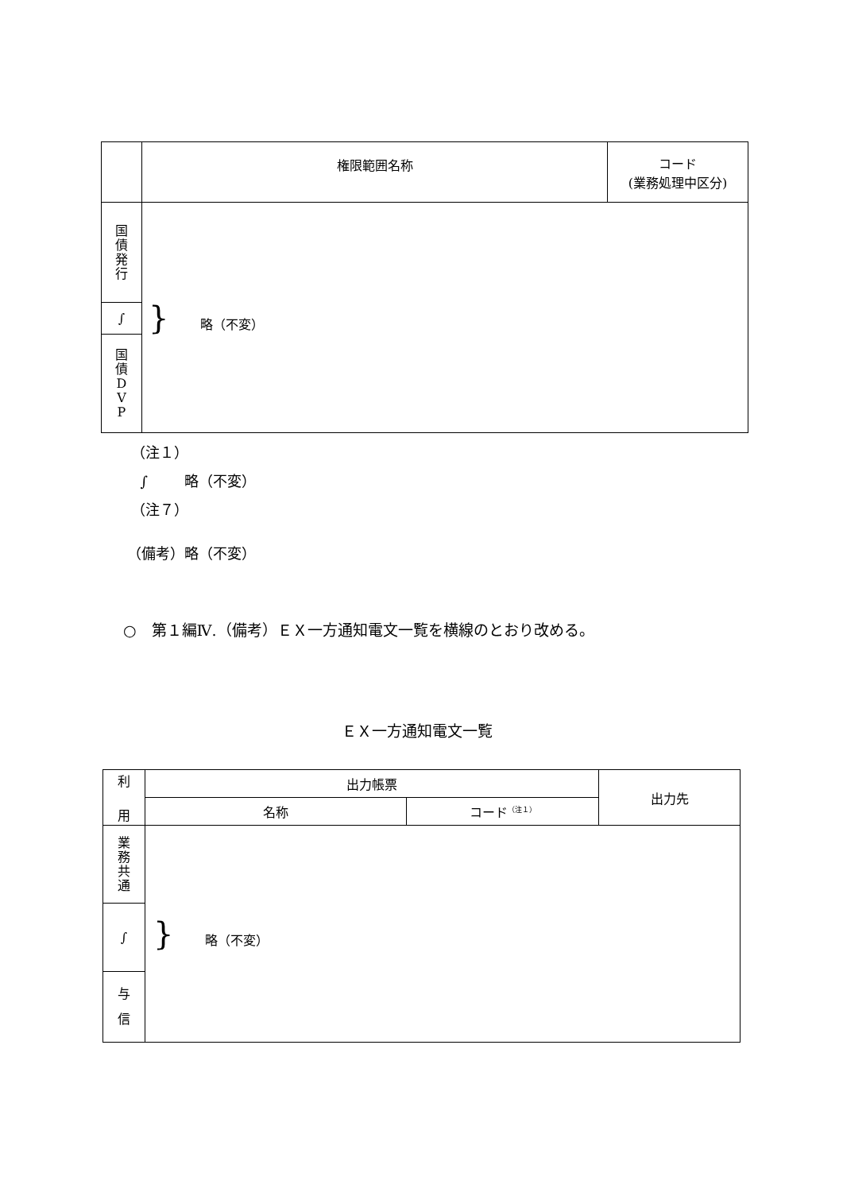| | 権限範囲名称 | コード (業務処理中区分) |
| --- | --- | --- |
| 国 債 発 行 | } 略（不変） | |
| ∫ | | |
| 国 債 D V P | | |
（注１）
∫ 略（不変）
（注７）
（備考）略（不変）
○　第１編Ⅳ.（備考）ＥＸ一方通知電文一覧を横線のとおり改める。
ＥＸ一方通知電文一覧
| 利 用 | 出力帳票 | | 出力先 |
| --- | --- | --- | --- |
| | 名称 | コード<sup>（注１）</sup> | |
| 業 務 共 通 | } 略（不変） | | |
| ∫ | | | |
| 与 信 | | | |